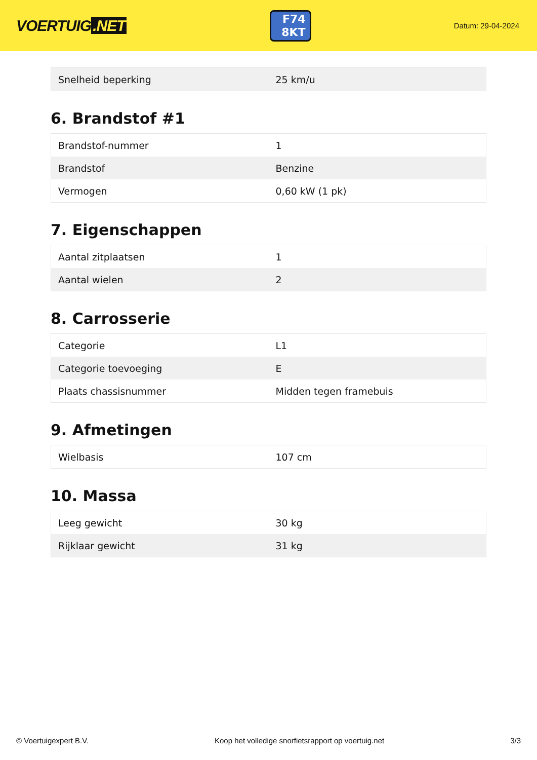VOERTUIG.NET
F74
8KT
Datum: 29-04-2024
| Snelheid beperking | 25 km/u |
6. Brandstof #1
| Brandstof-nummer | 1 |
| Brandstof | Benzine |
| Vermogen | 0,60 kW (1 pk) |
7. Eigenschappen
| Aantal zitplaatsen | 1 |
| Aantal wielen | 2 |
8. Carrosserie
| Categorie | L1 |
| Categorie toevoeging | E |
| Plaats chassisnummer | Midden tegen framebuis |
9. Afmetingen
| Wielbasis | 107 cm |
10. Massa
| Leeg gewicht | 30 kg |
| Rijklaar gewicht | 31 kg |
© Voertuigexpert B.V. Koop het volledige snorfietsrapport op voertuig.net 3/3